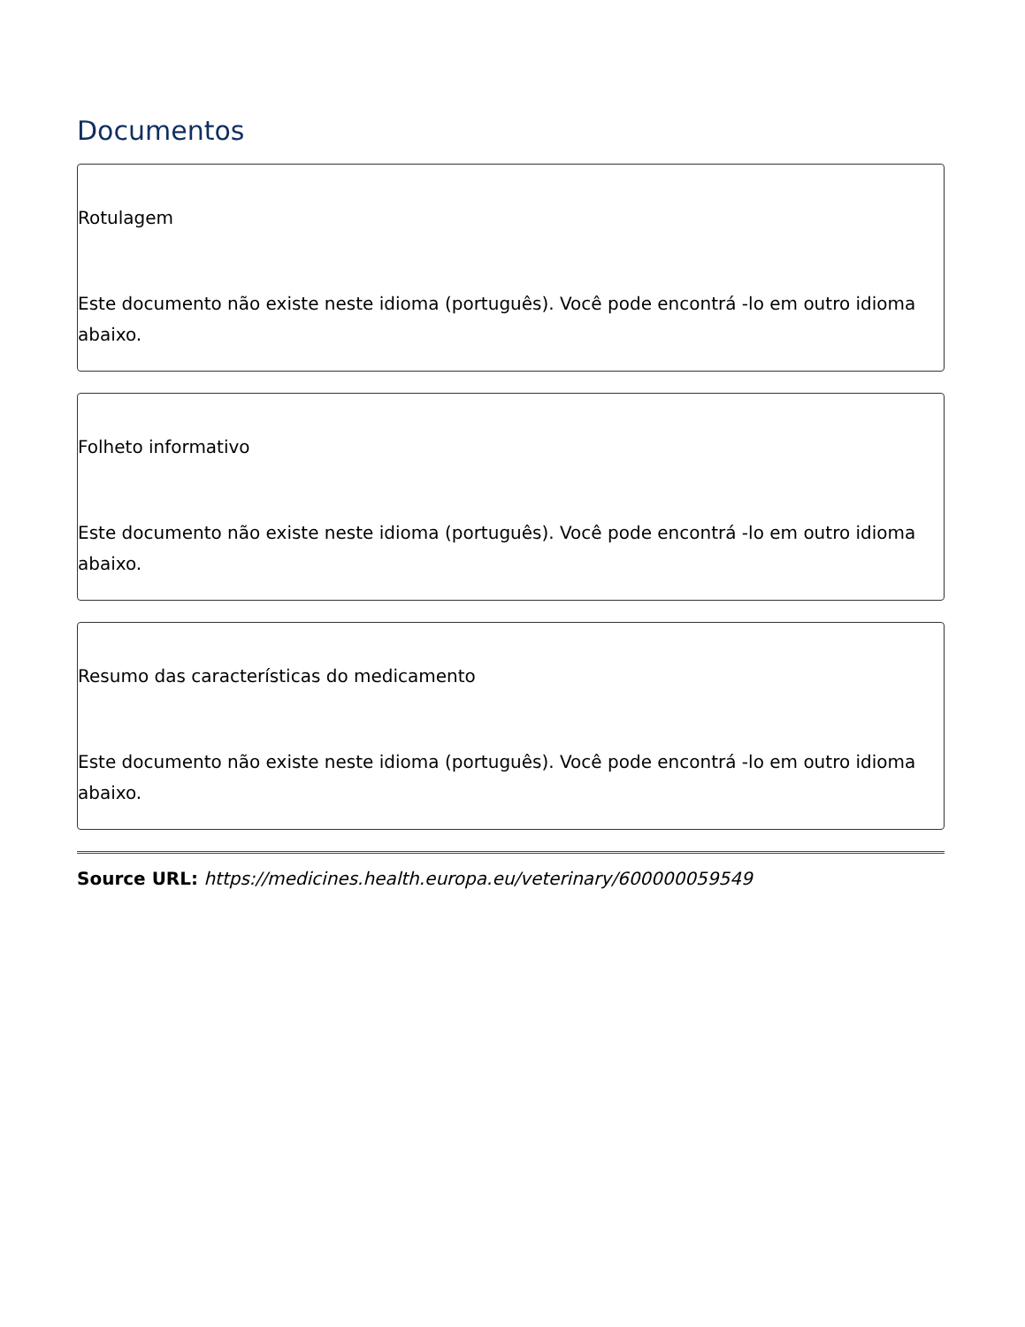Documentos
Rotulagem
Este documento não existe neste idioma (português). Você pode encontrá -lo em outro idioma abaixo.
Folheto informativo
Este documento não existe neste idioma (português). Você pode encontrá -lo em outro idioma abaixo.
Resumo das características do medicamento
Este documento não existe neste idioma (português). Você pode encontrá -lo em outro idioma abaixo.
Source URL: https://medicines.health.europa.eu/veterinary/600000059549